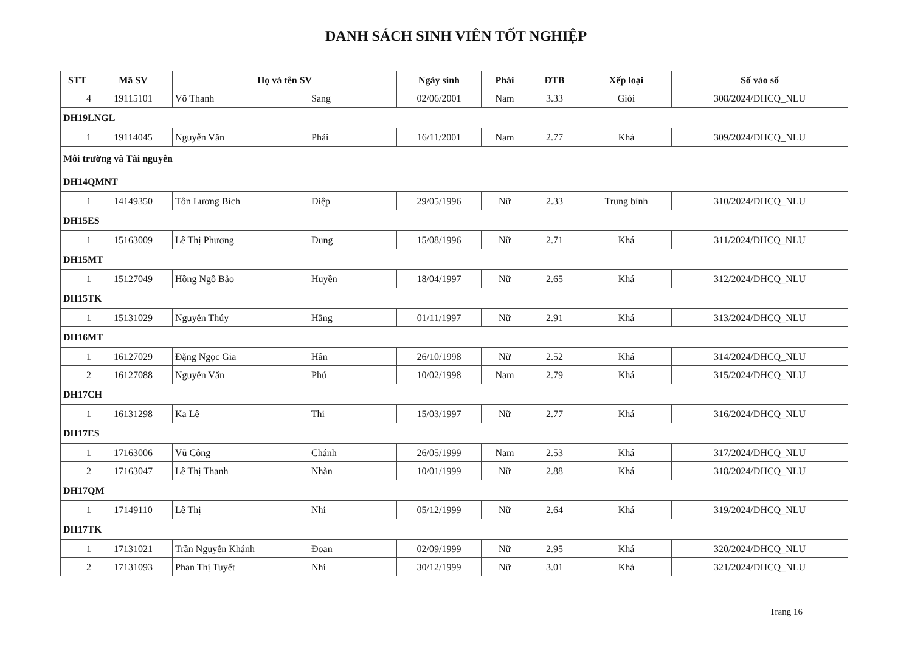DANH SÁCH SINH VIÊN TỐT NGHIỆP
| STT | Mã SV | Họ và tên SV | Ngày sinh | Phái | ĐTB | Xếp loại | Số vào sổ |
| --- | --- | --- | --- | --- | --- | --- | --- |
| 4 | 19115101 | Võ Thanh Sang | 02/06/2001 | Nam | 3.33 | Giỏi | 308/2024/DHCQ_NLU |
| DH19LNGL | | | | | | | |
| 1 | 19114045 | Nguyễn Văn Phải | 16/11/2001 | Nam | 2.77 | Khá | 309/2024/DHCQ_NLU |
| Môi trường và Tài nguyên | | | | | | | |
| DH14QMNT | | | | | | | |
| 1 | 14149350 | Tôn Lương Bích Diệp | 29/05/1996 | Nữ | 2.33 | Trung bình | 310/2024/DHCQ_NLU |
| DH15ES | | | | | | | |
| 1 | 15163009 | Lê Thị Phương Dung | 15/08/1996 | Nữ | 2.71 | Khá | 311/2024/DHCQ_NLU |
| DH15MT | | | | | | | |
| 1 | 15127049 | Hồng Ngô Bảo Huyền | 18/04/1997 | Nữ | 2.65 | Khá | 312/2024/DHCQ_NLU |
| DH15TK | | | | | | | |
| 1 | 15131029 | Nguyễn Thúy Hằng | 01/11/1997 | Nữ | 2.91 | Khá | 313/2024/DHCQ_NLU |
| DH16MT | | | | | | | |
| 1 | 16127029 | Đặng Ngọc Gia Hân | 26/10/1998 | Nữ | 2.52 | Khá | 314/2024/DHCQ_NLU |
| 2 | 16127088 | Nguyễn Văn Phú | 10/02/1998 | Nam | 2.79 | Khá | 315/2024/DHCQ_NLU |
| DH17CH | | | | | | | |
| 1 | 16131298 | Ka Lê Thi | 15/03/1997 | Nữ | 2.77 | Khá | 316/2024/DHCQ_NLU |
| DH17ES | | | | | | | |
| 1 | 17163006 | Vũ Công Chánh | 26/05/1999 | Nam | 2.53 | Khá | 317/2024/DHCQ_NLU |
| 2 | 17163047 | Lê Thị Thanh Nhàn | 10/01/1999 | Nữ | 2.88 | Khá | 318/2024/DHCQ_NLU |
| DH17QM | | | | | | | |
| 1 | 17149110 | Lê Thị Nhi | 05/12/1999 | Nữ | 2.64 | Khá | 319/2024/DHCQ_NLU |
| DH17TK | | | | | | | |
| 1 | 17131021 | Trần Nguyễn Khánh Đoan | 02/09/1999 | Nữ | 2.95 | Khá | 320/2024/DHCQ_NLU |
| 2 | 17131093 | Phan Thị Tuyết Nhi | 30/12/1999 | Nữ | 3.01 | Khá | 321/2024/DHCQ_NLU |
Trang 16